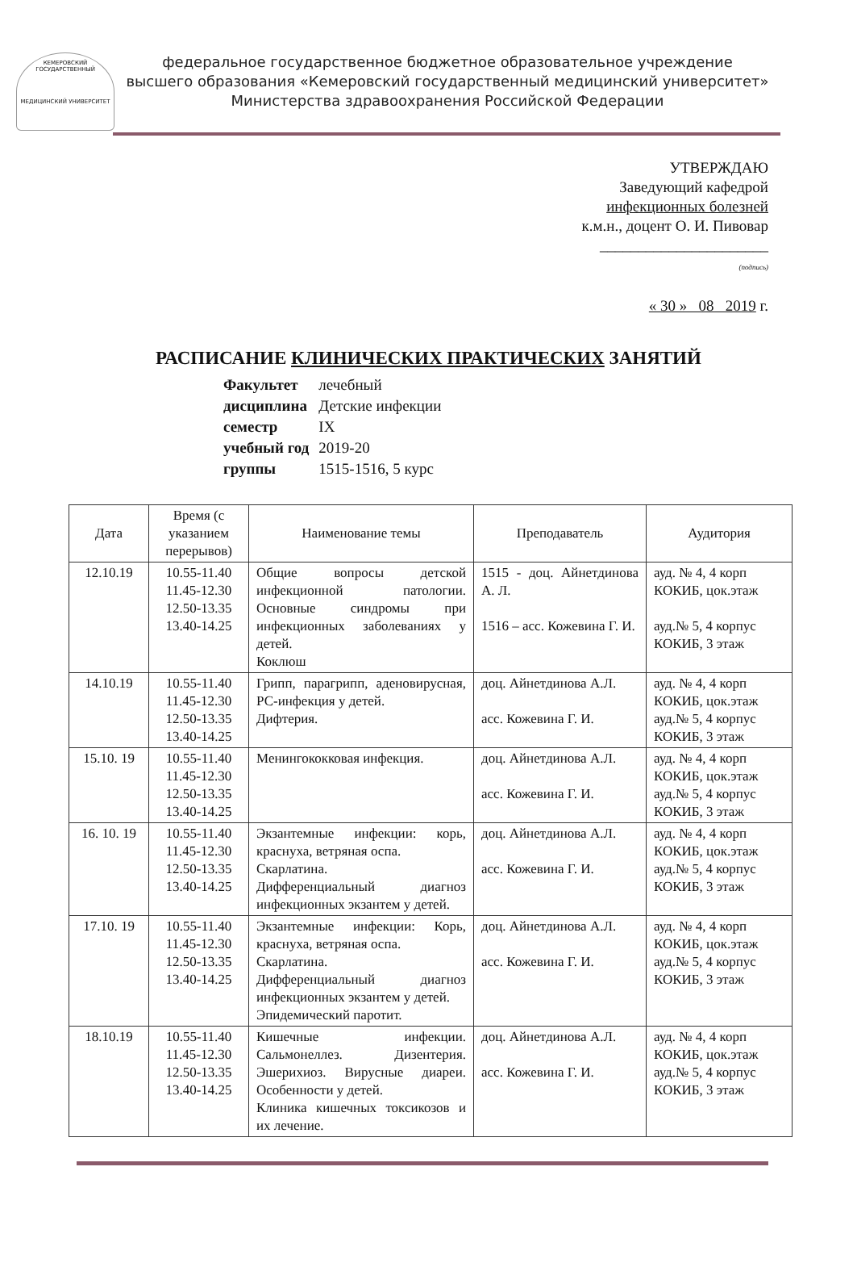КЕМЕРОВСКИЙ ГОСУДАРСТВЕННЫЙ
МЕДИЦИНСКИЙ УНИВЕРСИТЕТ
федеральное государственное бюджетное образовательное учреждение
высшего образования «Кемеровский государственный медицинский университет»
Министерства здравоохранения Российской Федерации
УТВЕРЖДАЮ
Заведующий кафедрой
инфекционных болезней
к.м.н., доцент О. И. Пивовар
______________________
(подпись)
« 30 » 08 2019 г.
РАСПИСАНИЕ КЛИНИЧЕСКИХ ПРАКТИЧЕСКИХ ЗАНЯТИЙ
| Факультет | лечебный |
| дисциплина | Детские инфекции |
| семестр | IX |
| учебный год | 2019-20 |
| группы | 1515-1516, 5 курс |
| Дата | Время (с указанием перерывов) | Наименование темы | Преподаватель | Аудитория |
| --- | --- | --- | --- | --- |
| 12.10.19 | 10.55-11.40 11.45-12.30 12.50-13.35 13.40-14.25 | Общие вопросы детской инфекционной патологии. Основные синдромы при инфекционных заболеваниях у детей. Коклюш | 1515 - доц. Айнетдинова А. Л. 1516 – асс. Кожевина Г. И. | ауд. № 4, 4 корп КОКИБ, цок.этаж ауд.№ 5, 4 корпус КОКИБ, 3 этаж |
| 14.10.19 | 10.55-11.40 11.45-12.30 12.50-13.35 13.40-14.25 | Грипп, парагрипп, аденовирусная, РС-инфекция у детей. Дифтерия. | доц. Айнетдинова А.Л. асс. Кожевина Г. И. | ауд. № 4, 4 корп КОКИБ, цок.этаж ауд.№ 5, 4 корпус КОКИБ, 3 этаж |
| 15.10. 19 | 10.55-11.40 11.45-12.30 12.50-13.35 13.40-14.25 | Менингококковая инфекция. | доц. Айнетдинова А.Л. асс. Кожевина Г. И. | ауд. № 4, 4 корп КОКИБ, цок.этаж ауд.№ 5, 4 корпус КОКИБ, 3 этаж |
| 16. 10. 19 | 10.55-11.40 11.45-12.30 12.50-13.35 13.40-14.25 | Экзантемные инфекции: корь, краснуха, ветряная оспа. Скарлатина. Дифференциальный диагноз инфекционных экзантем у детей. | доц. Айнетдинова А.Л. асс. Кожевина Г. И. | ауд. № 4, 4 корп КОКИБ, цок.этаж ауд.№ 5, 4 корпус КОКИБ, 3 этаж |
| 17.10. 19 | 10.55-11.40 11.45-12.30 12.50-13.35 13.40-14.25 | Экзантемные инфекции: Корь, краснуха, ветряная оспа. Скарлатина. Дифференциальный диагноз инфекционных экзантем у детей. Эпидемический паротит. | доц. Айнетдинова А.Л. асс. Кожевина Г. И. | ауд. № 4, 4 корп КОКИБ, цок.этаж ауд.№ 5, 4 корпус КОКИБ, 3 этаж |
| 18.10.19 | 10.55-11.40 11.45-12.30 12.50-13.35 13.40-14.25 | Кишечные инфекции. Сальмонеллез. Дизентерия. Эшерихиоз. Вирусные диареи. Особенности у детей. Клиника кишечных токсикозов и их лечение. | доц. Айнетдинова А.Л. асс. Кожевина Г. И. | ауд. № 4, 4 корп КОКИБ, цок.этаж ауд.№ 5, 4 корпус КОКИБ, 3 этаж |